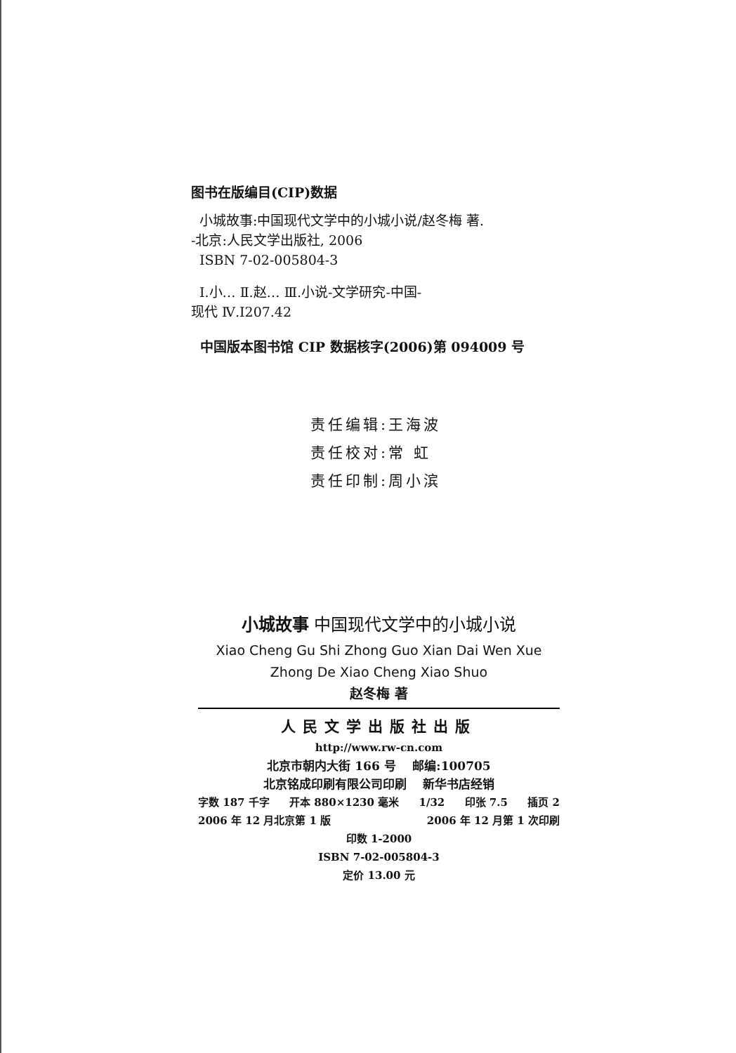图书在版编目(CIP)数据
小城故事:中国现代文学中的小城小说/赵冬梅 著.
-北京:人民文学出版社, 2006
ISBN 7-02-005804-3
Ⅰ.小… Ⅱ.赵… Ⅲ.小说-文学研究-中国-
现代 Ⅳ.I207.42
中国版本图书馆 CIP 数据核字(2006)第 094009 号
责任编辑:王海波
责任校对:常 虹
责任印制:周小滨
小城故事 中国现代文学中的小城小说
Xiao Cheng Gu Shi Zhong Guo Xian Dai Wen Xue
Zhong De Xiao Cheng Xiao Shuo
赵冬梅 著
人民文学出版社出版
http://www.rw-cn.com
北京市朝内大街 166 号 邮编:100705
北京铭成印刷有限公司印刷 新华书店经销
字数 187 千字 开本 880×1230 毫米 1/32 印张 7.5 插页 2
2006 年 12 月北京第 1 版 2006 年 12 月第 1 次印刷
印数 1-2000
ISBN 7-02-005804-3
定价 13.00 元